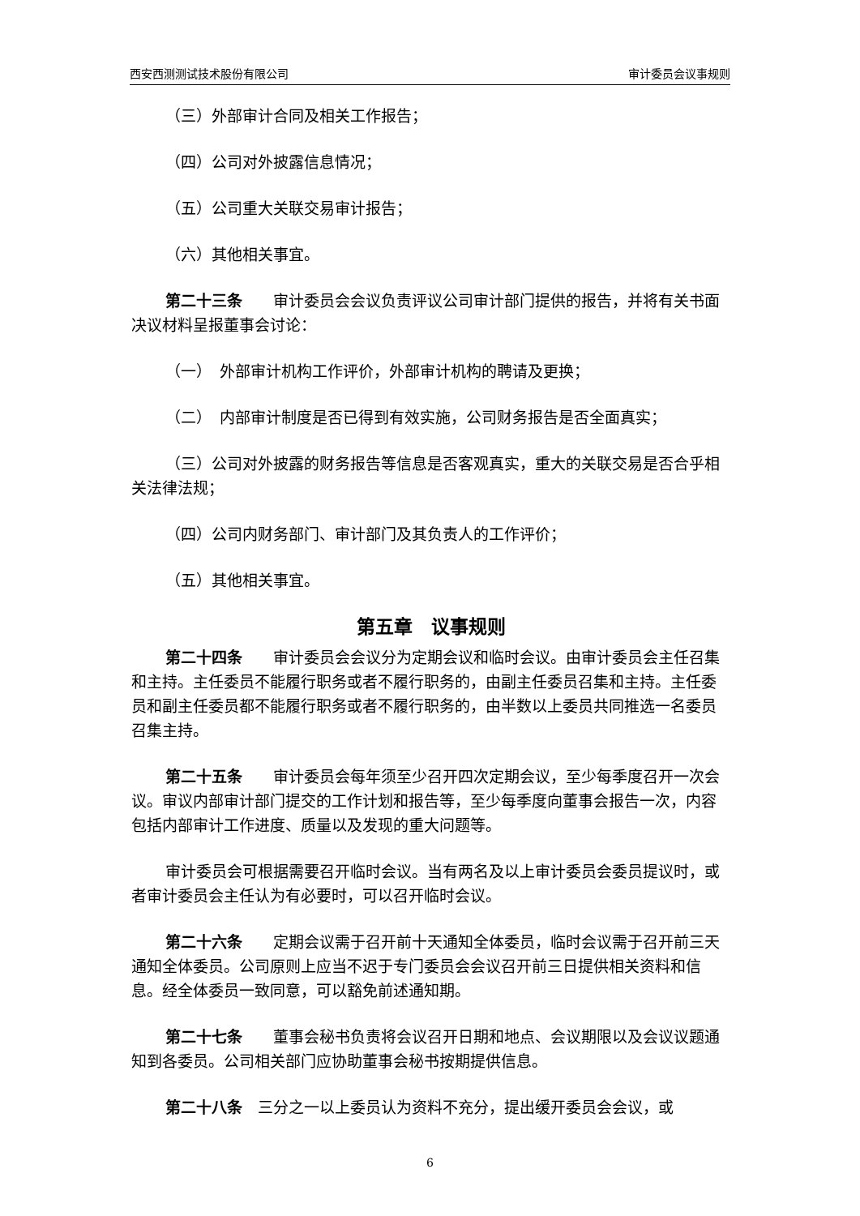西安西测测试技术股份有限公司 审计委员会议事规则
（三）外部审计合同及相关工作报告；
（四）公司对外披露信息情况；
（五）公司重大关联交易审计报告；
（六）其他相关事宜。
第二十三条　　审计委员会会议负责评议公司审计部门提供的报告，并将有关书面决议材料呈报董事会讨论：
（一）　外部审计机构工作评价，外部审计机构的聘请及更换；
（二）　内部审计制度是否已得到有效实施，公司财务报告是否全面真实；
（三）公司对外披露的财务报告等信息是否客观真实，重大的关联交易是否合乎相关法律法规；
（四）公司内财务部门、审计部门及其负责人的工作评价；
（五）其他相关事宜。
第五章　议事规则
第二十四条　　审计委员会会议分为定期会议和临时会议。由审计委员会主任召集和主持。主任委员不能履行职务或者不履行职务的，由副主任委员召集和主持。主任委员和副主任委员都不能履行职务或者不履行职务的，由半数以上委员共同推选一名委员召集主持。
第二十五条　　审计委员会每年须至少召开四次定期会议，至少每季度召开一次会议。审议内部审计部门提交的工作计划和报告等，至少每季度向董事会报告一次，内容包括内部审计工作进度、质量以及发现的重大问题等。
审计委员会可根据需要召开临时会议。当有两名及以上审计委员会委员提议时，或者审计委员会主任认为有必要时，可以召开临时会议。
第二十六条　　定期会议需于召开前十天通知全体委员，临时会议需于召开前三天通知全体委员。公司原则上应当不迟于专门委员会会议召开前三日提供相关资料和信息。经全体委员一致同意，可以豁免前述通知期。
第二十七条　　董事会秘书负责将会议召开日期和地点、会议期限以及会议议题通知到各委员。公司相关部门应协助董事会秘书按期提供信息。
第二十八条　三分之一以上委员认为资料不充分，提出缓开委员会会议，或
6